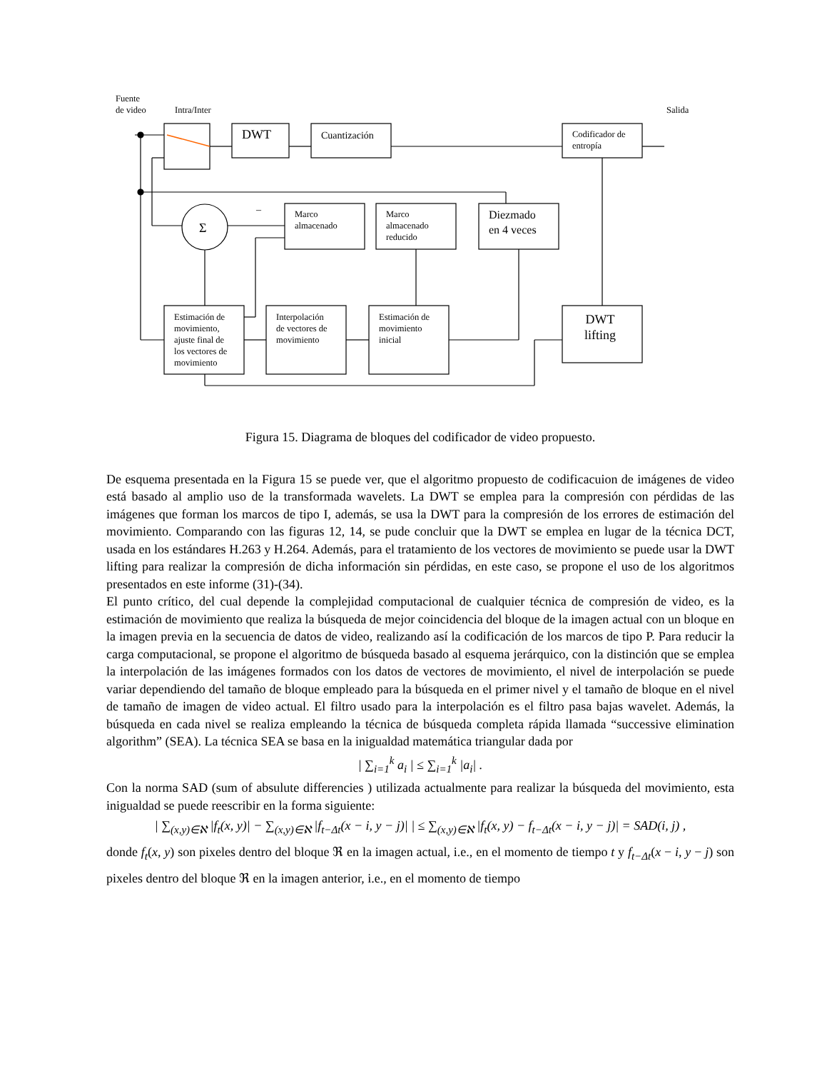Σ
–
Fuente
de video
Intra/Inter Salida
DWT Cuantización
Codificador de
entropía
Marco
almacenado
Marco
almacenado
reducido
Diezmado
en 4 veces
Estimación de
movimiento,
ajuste final de
los vectores de
movimiento
Interpolación
de vectores de
movimiento
Estimación de
movimiento
inicial
DWT
lifting
Figura 15. Diagrama de bloques del codificador de video propuesto.
De esquema presentada en la Figura 15 se puede ver, que el algoritmo propuesto de codificacuion de imágenes de video está basado al amplio uso de la transformada wavelets. La DWT se emplea para la compresión con pérdidas de las imágenes que forman los marcos de tipo I, además, se usa la DWT para la compresión de los errores de estimación del movimiento. Comparando con las figuras 12, 14, se pude concluir que la DWT se emplea en lugar de la técnica DCT, usada en los estándares H.263 y H.264. Además, para el tratamiento de los vectores de movimiento se puede usar la DWT lifting para realizar la compresión de dicha información sin pérdidas, en este caso, se propone el uso de los algoritmos presentados en este informe (31)-(34).
El punto crítico, del cual depende la complejidad computacional de cualquier técnica de compresión de video, es la estimación de movimiento que realiza la búsqueda de mejor coincidencia del bloque de la imagen actual con un bloque en la imagen previa en la secuencia de datos de video, realizando así la codificación de los marcos de tipo P. Para reducir la carga computacional, se propone el algoritmo de búsqueda basado al esquema jerárquico, con la distinción que se emplea la interpolación de las imágenes formados con los datos de vectores de movimiento, el nivel de interpolación se puede variar dependiendo del tamaño de bloque empleado para la búsqueda en el primer nivel y el tamaño de bloque en el nivel de tamaño de imagen de video actual. El filtro usado para la interpolación es el filtro pasa bajas wavelet. Además, la búsqueda en cada nivel se realiza empleando la técnica de búsqueda completa rápida llamada “successive elimination algorithm” (SEA). La técnica SEA se basa en la inigualdad matemática triangular dada por
| ∑<sub>i=1</sub><sup>k</sup> a<sub>i</sub> | ≤ ∑<sub>i=1</sub><sup>k</sup> |a<sub>i</sub>| .
Con la norma SAD (sum of absulute differencies ) utilizada actualmente para realizar la búsqueda del movimiento, esta inigualdad se puede reescribir en la forma siguiente:
| ∑<sub>(x,y)∈ℵ</sub> |f<sub>t</sub>(x, y)| − ∑<sub>(x,y)∈ℵ</sub> |f<sub>t−Δt</sub>(x − i, y − j)| | ≤ ∑<sub>(x,y)∈ℵ</sub> |f<sub>t</sub>(x, y) − f<sub>t−Δt</sub>(x − i, y − j)| = SAD(i, j) ,
donde f<sub>t</sub>(x, y) son pixeles dentro del bloque ℜ en la imagen actual, i.e., en el momento de tiempo t y f<sub>t−Δt</sub>(x − i, y − j) son pixeles dentro del bloque ℜ en la imagen anterior, i.e., en el momento de tiempo